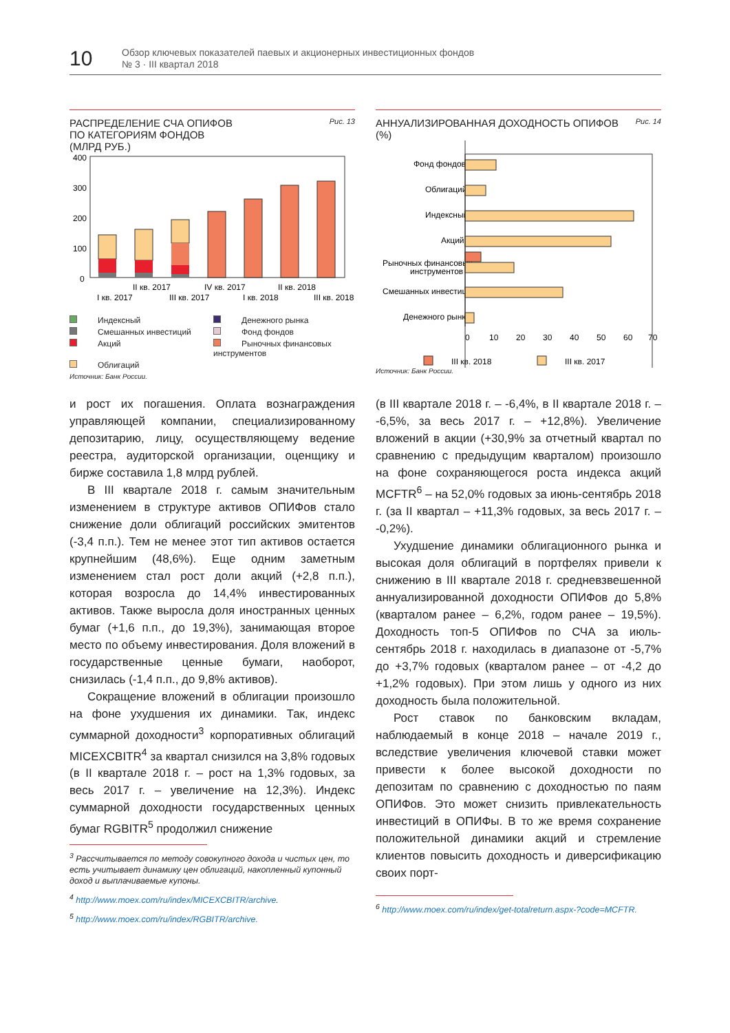10
Обзор ключевых показателей паевых и акционерных инвестиционных фондов
№ 3 · III квартал 2018
РАСПРЕДЕЛЕНИЕ СЧА ОПИФОВ
ПО КАТЕГОРИЯМ ФОНДОВ
(МЛРД РУБ.) Рис. 13
400
300
200
100
0
I кв. 2017
II кв. 2017
III кв. 2017
IV кв. 2017
I кв. 2018
II кв. 2018
III кв. 2018
Индексный Денежного рынка Смешанных инвестиций Фонд фондов Акций Рыночных финансовых инструментов Облигаций
Источник: Банк России.
АННУАЛИЗИРОВАННАЯ ДОХОДНОСТЬ ОПИФОВ
(%) Рис. 14
Фонд фондов
Облигаций
Индексный
Акций
Рыночных финансовых
инструментов
Смешанных инвестиций
Денежного рынка
0
10
20
30
40
50
60
70
III кв. 2018
III кв. 2017
Источник: Банк России.
и рост их погашения. Оплата вознаграждения управляющей компании, специализированному депозитарию, лицу, осуществляющему ведение реестра, аудиторской организации, оценщику и бирже составила 1,8 млрд рублей.
В III квартале 2018 г. самым значительным изменением в структуре активов ОПИФов стало снижение доли облигаций российских эмитентов (-3,4 п.п.). Тем не менее этот тип активов остается крупнейшим (48,6%). Еще одним заметным изменением стал рост доли акций (+2,8 п.п.), которая возросла до 14,4% инвестированных активов. Также выросла доля иностранных ценных бумаг (+1,6 п.п., до 19,3%), занимающая второе место по объему инвестирования. Доля вложений в государственные ценные бумаги, наоборот, снизилась (-1,4 п.п., до 9,8% активов).
Сокращение вложений в облигации произошло на фоне ухудшения их динамики. Так, индекс суммарной доходности<sup>3</sup> корпоративных облигаций MICEXCBITR<sup>4</sup> за квартал снизился на 3,8% годовых (в II квартале 2018 г. – рост на 1,3% годовых, за весь 2017 г. – увеличение на 12,3%). Индекс суммарной доходности государственных ценных бумаг RGBITR<sup>5</sup> продолжил снижение
<sup>3</sup> Рассчитывается по методу совокупного дохода и чистых цен, то есть учитывает динамику цен облигаций, накопленный купонный доход и выплачиваемые купоны.
<sup>4</sup> http://www.moex.com/ru/index/MICEXCBITR/archive.
<sup>5</sup> http://www.moex.com/ru/index/RGBITR/archive.
(в III квартале 2018 г. – -6,4%, в II квартале 2018 г. – -6,5%, за весь 2017 г. – +12,8%). Увеличение вложений в акции (+30,9% за отчетный квартал по сравнению с предыдущим кварталом) произошло на фоне сохраняющегося роста индекса акций MCFTR<sup>6</sup> – на 52,0% годовых за июнь-сентябрь 2018 г. (за II квартал – +11,3% годовых, за весь 2017 г. – -0,2%).
Ухудшение динамики облигационного рынка и высокая доля облигаций в портфелях привели к снижению в III квартале 2018 г. средневзвешенной аннуализированной доходности ОПИФов до 5,8% (кварталом ранее – 6,2%, годом ранее – 19,5%). Доходность топ-5 ОПИФов по СЧА за июль-сентябрь 2018 г. находилась в диапазоне от -5,7% до +3,7% годовых (кварталом ранее – от -4,2 до +1,2% годовых). При этом лишь у одного из них доходность была положительной.
Рост ставок по банковским вкладам, наблюдаемый в конце 2018 – начале 2019 г., вследствие увеличения ключевой ставки может привести к более высокой доходности по депозитам по сравнению с доходностью по паям ОПИФов. Это может снизить привлекательность инвестиций в ОПИФы. В то же время сохранение положительной динамики акций и стремление клиентов повысить доходность и диверсификацию своих порт-
<sup>6</sup> http://www.moex.com/ru/index/get-totalreturn.aspx-?code=MCFTR.